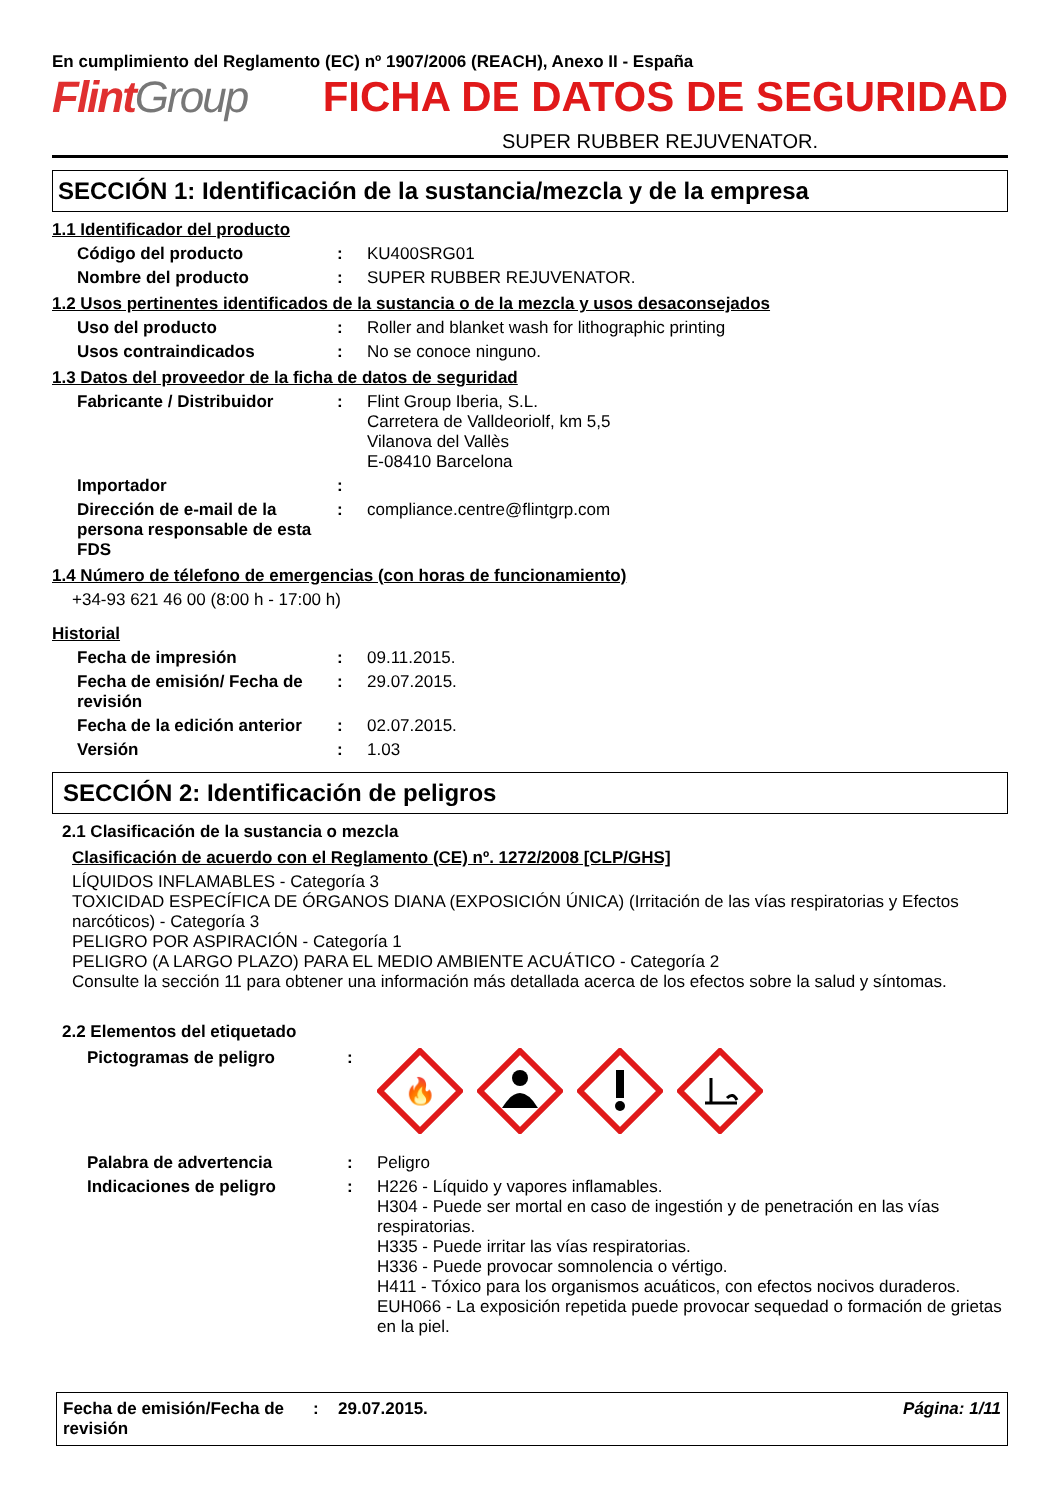En cumplimiento del Reglamento (EC) nº 1907/2006 (REACH), Anexo II - España
FlintGroup FICHA DE DATOS DE SEGURIDAD
SUPER RUBBER REJUVENATOR.
SECCIÓN 1: Identificación de la sustancia/mezcla y de la empresa
1.1 Identificador del producto
Código del producto : KU400SRG01
Nombre del producto : SUPER RUBBER REJUVENATOR.
1.2 Usos pertinentes identificados de la sustancia o de la mezcla y usos desaconsejados
Uso del producto : Roller and blanket wash for lithographic printing
Usos contraindicados : No se conoce ninguno.
1.3 Datos del proveedor de la ficha de datos de seguridad
Fabricante / Distribuidor : Flint Group Iberia, S.L.
Carretera de Valldeoriolf, km 5,5
Vilanova del Vallès
E-08410 Barcelona
Importador :
Dirección de e-mail de la persona responsable de esta FDS
: compliance.centre@flintgrp.com
1.4 Número de télefono de emergencias (con horas de funcionamiento)
+34-93 621 46 00 (8:00 h - 17:00 h)
Historial
Fecha de impresión : 09.11.2015.
Fecha de emisión/ Fecha de revisión
: 29.07.2015.
Fecha de la edición anterior
: 02.07.2015.
Versión : 1.03
SECCIÓN 2: Identificación de peligros
2.1 Clasificación de la sustancia o mezcla
Clasificación de acuerdo con el Reglamento (CE) nº. 1272/2008 [CLP/GHS]
LÍQUIDOS INFLAMABLES - Categoría 3
TOXICIDAD ESPECÍFICA DE ÓRGANOS DIANA (EXPOSICIÓN ÚNICA) (Irritación de las vías respiratorias y Efectos narcóticos) - Categoría 3
PELIGRO POR ASPIRACIÓN - Categoría 1
PELIGRO (A LARGO PLAZO) PARA EL MEDIO AMBIENTE ACUÁTICO - Categoría 2
Consulte la sección 11 para obtener una información más detallada acerca de los efectos sobre la salud y síntomas.
2.2 Elementos del etiquetado
Pictogramas de peligro :
🔥
Palabra de advertencia : Peligro
Indicaciones de peligro : H226 - Líquido y vapores inflamables.
H304 - Puede ser mortal en caso de ingestión y de penetración en las vías respiratorias.
H335 - Puede irritar las vías respiratorias.
H336 - Puede provocar somnolencia o vértigo.
H411 - Tóxico para los organismos acuáticos, con efectos nocivos duraderos.
EUH066 - La exposición repetida puede provocar sequedad o formación de grietas en la piel.
Fecha de emisión/Fecha de revisión
: 29.07.2015. Página: 1/11